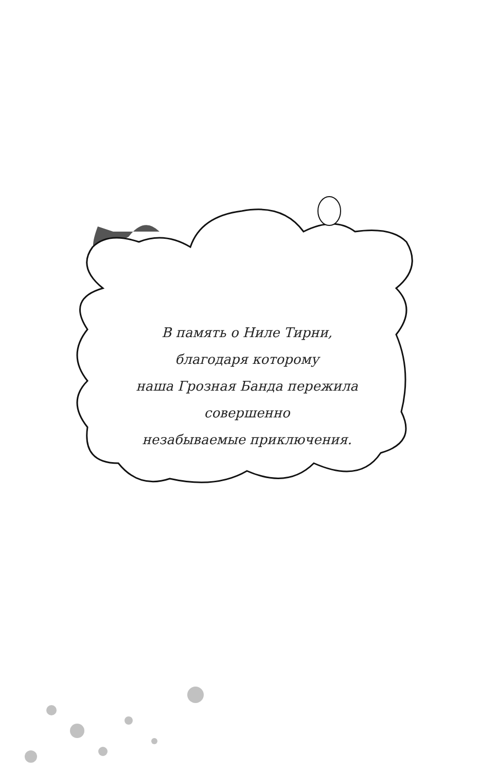В память о Ниле Тирни,
благодаря которому
наша Грозная Банда пережила
совершенно
незабываемые приключения.